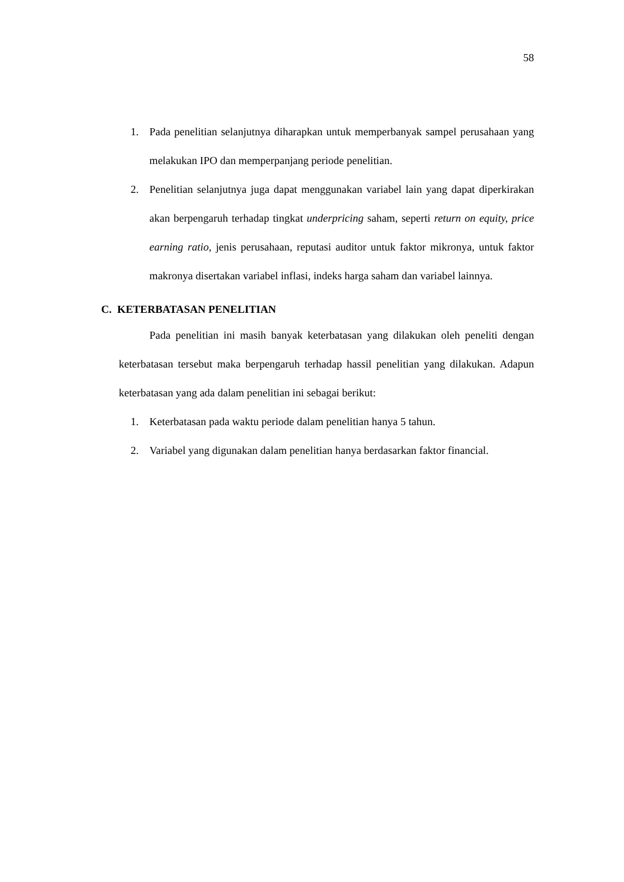58
1. Pada penelitian selanjutnya diharapkan untuk memperbanyak sampel perusahaan yang melakukan IPO dan memperpanjang periode penelitian.
2. Penelitian selanjutnya juga dapat menggunakan variabel lain yang dapat diperkirakan akan berpengaruh terhadap tingkat underpricing saham, seperti return on equity, price earning ratio, jenis perusahaan, reputasi auditor untuk faktor mikronya, untuk faktor makronya disertakan variabel inflasi, indeks harga saham dan variabel lainnya.
C. KETERBATASAN PENELITIAN
Pada penelitian ini masih banyak keterbatasan yang dilakukan oleh peneliti dengan keterbatasan tersebut maka berpengaruh terhadap hassil penelitian yang dilakukan. Adapun keterbatasan yang ada dalam penelitian ini sebagai berikut:
1. Keterbatasan pada waktu periode dalam penelitian hanya 5 tahun.
2. Variabel yang digunakan dalam penelitian hanya berdasarkan faktor financial.